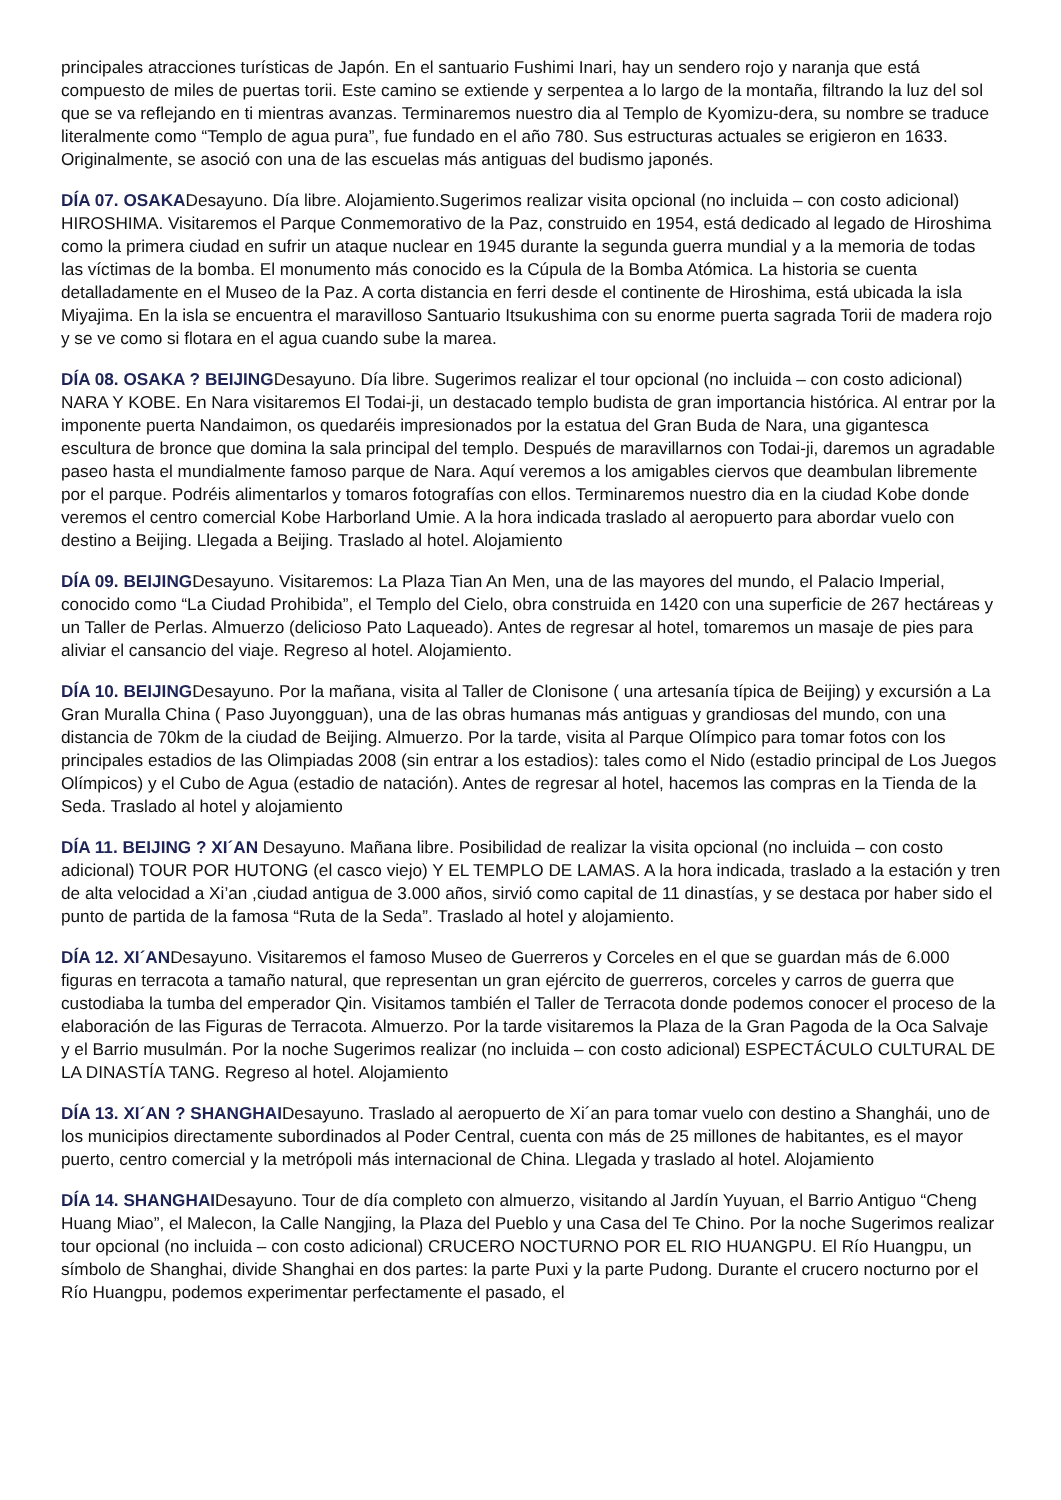principales atracciones turísticas de Japón. En el santuario Fushimi Inari, hay un sendero rojo y naranja que está compuesto de miles de puertas torii. Este camino se extiende y serpentea a lo largo de la montaña, filtrando la luz del sol que se va reflejando en ti mientras avanzas. Terminaremos nuestro dia al Templo de Kyomizu-dera, su nombre se traduce literalmente como “Templo de agua pura”, fue fundado en el año 780. Sus estructuras actuales se erigieron en 1633. Originalmente, se asoció con una de las escuelas más antiguas del budismo japonés.
DÍA 07. OSAKADesayuno. Día libre. Alojamiento.Sugerimos realizar visita opcional (no incluida – con costo adicional) HIROSHIMA. Visitaremos el Parque Conmemorativo de la Paz, construido en 1954, está dedicado al legado de Hiroshima como la primera ciudad en sufrir un ataque nuclear en 1945 durante la segunda guerra mundial y a la memoria de todas las víctimas de la bomba. El monumento más conocido es la Cúpula de la Bomba Atómica. La historia se cuenta detalladamente en el Museo de la Paz. A corta distancia en ferri desde el continente de Hiroshima, está ubicada la isla Miyajima. En la isla se encuentra el maravilloso Santuario Itsukushima con su enorme puerta sagrada Torii de madera rojo y se ve como si flotara en el agua cuando sube la marea.
DÍA 08. OSAKA ? BEIJINGDesayuno. Día libre. Sugerimos realizar el tour opcional (no incluida – con costo adicional) NARA Y KOBE. En Nara visitaremos El Todai-ji, un destacado templo budista de gran importancia histórica. Al entrar por la imponente puerta Nandaimon, os quedaréis impresionados por la estatua del Gran Buda de Nara, una gigantesca escultura de bronce que domina la sala principal del templo. Después de maravillarnos con Todai-ji, daremos un agradable paseo hasta el mundialmente famoso parque de Nara. Aquí veremos a los amigables ciervos que deambulan libremente por el parque. Podréis alimentarlos y tomaros fotografías con ellos. Terminaremos nuestro dia en la ciudad Kobe donde veremos el centro comercial Kobe Harborland Umie. A la hora indicada traslado al aeropuerto para abordar vuelo con destino a Beijing. Llegada a Beijing. Traslado al hotel. Alojamiento
DÍA 09. BEIJINGDesayuno. Visitaremos: La Plaza Tian An Men, una de las mayores del mundo, el Palacio Imperial, conocido como “La Ciudad Prohibida”, el Templo del Cielo, obra construida en 1420 con una superficie de 267 hectáreas y un Taller de Perlas. Almuerzo (delicioso Pato Laqueado). Antes de regresar al hotel, tomaremos un masaje de pies para aliviar el cansancio del viaje. Regreso al hotel. Alojamiento.
DÍA 10. BEIJINGDesayuno. Por la mañana, visita al Taller de Clonisone ( una artesanía típica de Beijing) y excursión a La Gran Muralla China ( Paso Juyongguan), una de las obras humanas más antiguas y grandiosas del mundo, con una distancia de 70km de la ciudad de Beijing. Almuerzo. Por la tarde, visita al Parque Olímpico para tomar fotos con los principales estadios de las Olimpiadas 2008 (sin entrar a los estadios): tales como el Nido (estadio principal de Los Juegos Olímpicos) y el Cubo de Agua (estadio de natación). Antes de regresar al hotel, hacemos las compras en la Tienda de la Seda. Traslado al hotel y alojamiento
DÍA 11. BEIJING ? XI´AN Desayuno. Mañana libre. Posibilidad de realizar la visita opcional (no incluida – con costo adicional) TOUR POR HUTONG (el casco viejo) Y EL TEMPLO DE LAMAS. A la hora indicada, traslado a la estación y tren de alta velocidad a Xi’an ,ciudad antigua de 3.000 años, sirvió como capital de 11 dinastías, y se destaca por haber sido el punto de partida de la famosa “Ruta de la Seda”. Traslado al hotel y alojamiento.
DÍA 12. XI´ANDesayuno. Visitaremos el famoso Museo de Guerreros y Corceles en el que se guardan más de 6.000 figuras en terracota a tamaño natural, que representan un gran ejército de guerreros, corceles y carros de guerra que custodiaba la tumba del emperador Qin. Visitamos también el Taller de Terracota donde podemos conocer el proceso de la elaboración de las Figuras de Terracota. Almuerzo. Por la tarde visitaremos la Plaza de la Gran Pagoda de la Oca Salvaje y el Barrio musulmán. Por la noche Sugerimos realizar (no incluida – con costo adicional) ESPECTÁCULO CULTURAL DE LA DINASTÍA TANG. Regreso al hotel. Alojamiento
DÍA 13. XI´AN ? SHANGHAIDesayuno. Traslado al aeropuerto de Xi´an para tomar vuelo con destino a Shanghái, uno de los municipios directamente subordinados al Poder Central, cuenta con más de 25 millones de habitantes, es el mayor puerto, centro comercial y la metrópoli más internacional de China. Llegada y traslado al hotel. Alojamiento
DÍA 14. SHANGHAIDesayuno. Tour de día completo con almuerzo, visitando al Jardín Yuyuan, el Barrio Antiguo “Cheng Huang Miao”, el Malecon, la Calle Nangjing, la Plaza del Pueblo y una Casa del Te Chino. Por la noche Sugerimos realizar tour opcional (no incluida – con costo adicional) CRUCERO NOCTURNO POR EL RIO HUANGPU. El Río Huangpu, un símbolo de Shanghai, divide Shanghai en dos partes: la parte Puxi y la parte Pudong. Durante el crucero nocturno por el Río Huangpu, podemos experimentar perfectamente el pasado, el